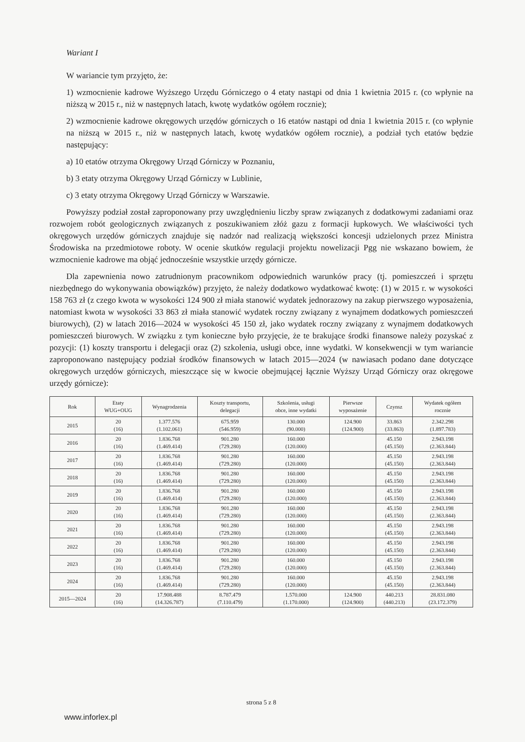Wariant I
W wariancie tym przyjęto, że:
1) wzmocnienie kadrowe Wyższego Urzędu Górniczego o 4 etaty nastąpi od dnia 1 kwietnia 2015 r. (co wpłynie na niższą w 2015 r., niż w następnych latach, kwotę wydatków ogółem rocznie);
2) wzmocnienie kadrowe okręgowych urzędów górniczych o 16 etatów nastąpi od dnia 1 kwietnia 2015 r. (co wpłynie na niższą w 2015 r., niż w następnych latach, kwotę wydatków ogółem rocznie), a podział tych etatów będzie następujący:
a) 10 etatów otrzyma Okręgowy Urząd Górniczy w Poznaniu,
b) 3 etaty otrzyma Okręgowy Urząd Górniczy w Lublinie,
c) 3 etaty otrzyma Okręgowy Urząd Górniczy w Warszawie.
Powyższy podział został zaproponowany przy uwzględnieniu liczby spraw związanych z dodatkowymi zadaniami oraz rozwojem robót geologicznych związanych z poszukiwaniem złóż gazu z formacji łupkowych. We właściwości tych okręgowych urzędów górniczych znajduje się nadzór nad realizacją większości koncesji udzielonych przez Ministra Środowiska na przedmiotowe roboty. W ocenie skutków regulacji projektu nowelizacji Pgg nie wskazano bowiem, że wzmocnienie kadrowe ma objąć jednocześnie wszystkie urzędy górnicze.
Dla zapewnienia nowo zatrudnionym pracownikom odpowiednich warunków pracy (tj. pomieszczeń i sprzętu niezbędnego do wykonywania obowiązków) przyjęto, że należy dodatkowo wydatkować kwotę: (1) w 2015 r. w wysokości 158 763 zł (z czego kwota w wysokości 124 900 zł miała stanowić wydatek jednorazowy na zakup pierwszego wyposażenia, natomiast kwota w wysokości 33 863 zł miała stanowić wydatek roczny związany z wynajmem dodatkowych pomieszczeń biurowych), (2) w latach 2016—2024 w wysokości 45 150 zł, jako wydatek roczny związany z wynajmem dodatkowych pomieszczeń biurowych. W związku z tym konieczne było przyjęcie, że te brakujące środki finansowe należy pozyskać z pozycji: (1) koszty transportu i delegacji oraz (2) szkolenia, usługi obce, inne wydatki. W konsekwencji w tym wariancie zaproponowano następujący podział środków finansowych w latach 2015—2024 (w nawiasach podano dane dotyczące okręgowych urzędów górniczych, mieszczące się w kwocie obejmującej łącznie Wyższy Urząd Górniczy oraz okręgowe urzędy górnicze):
| Rok | Etaty WUG+OUG | Wynagrodzenia | Koszty transportu, delegacji | Szkolenia, usługi obce, inne wydatki | Pierwsze wyposażenie | Czynsz | Wydatek ogółem rocznie |
| --- | --- | --- | --- | --- | --- | --- | --- |
| 2015 | 20 (16) | 1.377.576 (1.102.061) | 675.959 (546.959) | 130.000 (90.000) | 124.900 (124.900) | 33.863 (33.863) | 2.342.298 (1.897.783) |
| 2016 | 20 (16) | 1.836.768 (1.469.414) | 901.280 (729.280) | 160.000 (120.000) | | 45.150 (45.150) | 2.943.198 (2.363.844) |
| 2017 | 20 (16) | 1.836.768 (1.469.414) | 901.280 (729.280) | 160.000 (120.000) | | 45.150 (45.150) | 2.943.198 (2.363.844) |
| 2018 | 20 (16) | 1.836.768 (1.469.414) | 901.280 (729.280) | 160.000 (120.000) | | 45.150 (45.150) | 2.943.198 (2.363.844) |
| 2019 | 20 (16) | 1.836.768 (1.469.414) | 901.280 (729.280) | 160.000 (120.000) | | 45.150 (45.150) | 2.943.198 (2.363.844) |
| 2020 | 20 (16) | 1.836.768 (1.469.414) | 901.280 (729.280) | 160.000 (120.000) | | 45.150 (45.150) | 2.943.198 (2.363.844) |
| 2021 | 20 (16) | 1.836.768 (1.469.414) | 901.280 (729.280) | 160.000 (120.000) | | 45.150 (45.150) | 2.943.198 (2.363.844) |
| 2022 | 20 (16) | 1.836.768 (1.469.414) | 901.280 (729.280) | 160.000 (120.000) | | 45.150 (45.150) | 2.943.198 (2.363.844) |
| 2023 | 20 (16) | 1.836.768 (1.469.414) | 901.280 (729.280) | 160.000 (120.000) | | 45.150 (45.150) | 2.943.198 (2.363.844) |
| 2024 | 20 (16) | 1.836.768 (1.469.414) | 901.280 (729.280) | 160.000 (120.000) | | 45.150 (45.150) | 2.943.198 (2.363.844) |
| 2015—2024 | 20 (16) | 17.908.488 (14.326.787) | 8.787.479 (7.110.479) | 1.570.000 (1.170.000) | 124.900 (124.900) | 440.213 (440.213) | 28.831.080 (23.172.379) |
strona 5 z 8
www.inforlex.pl